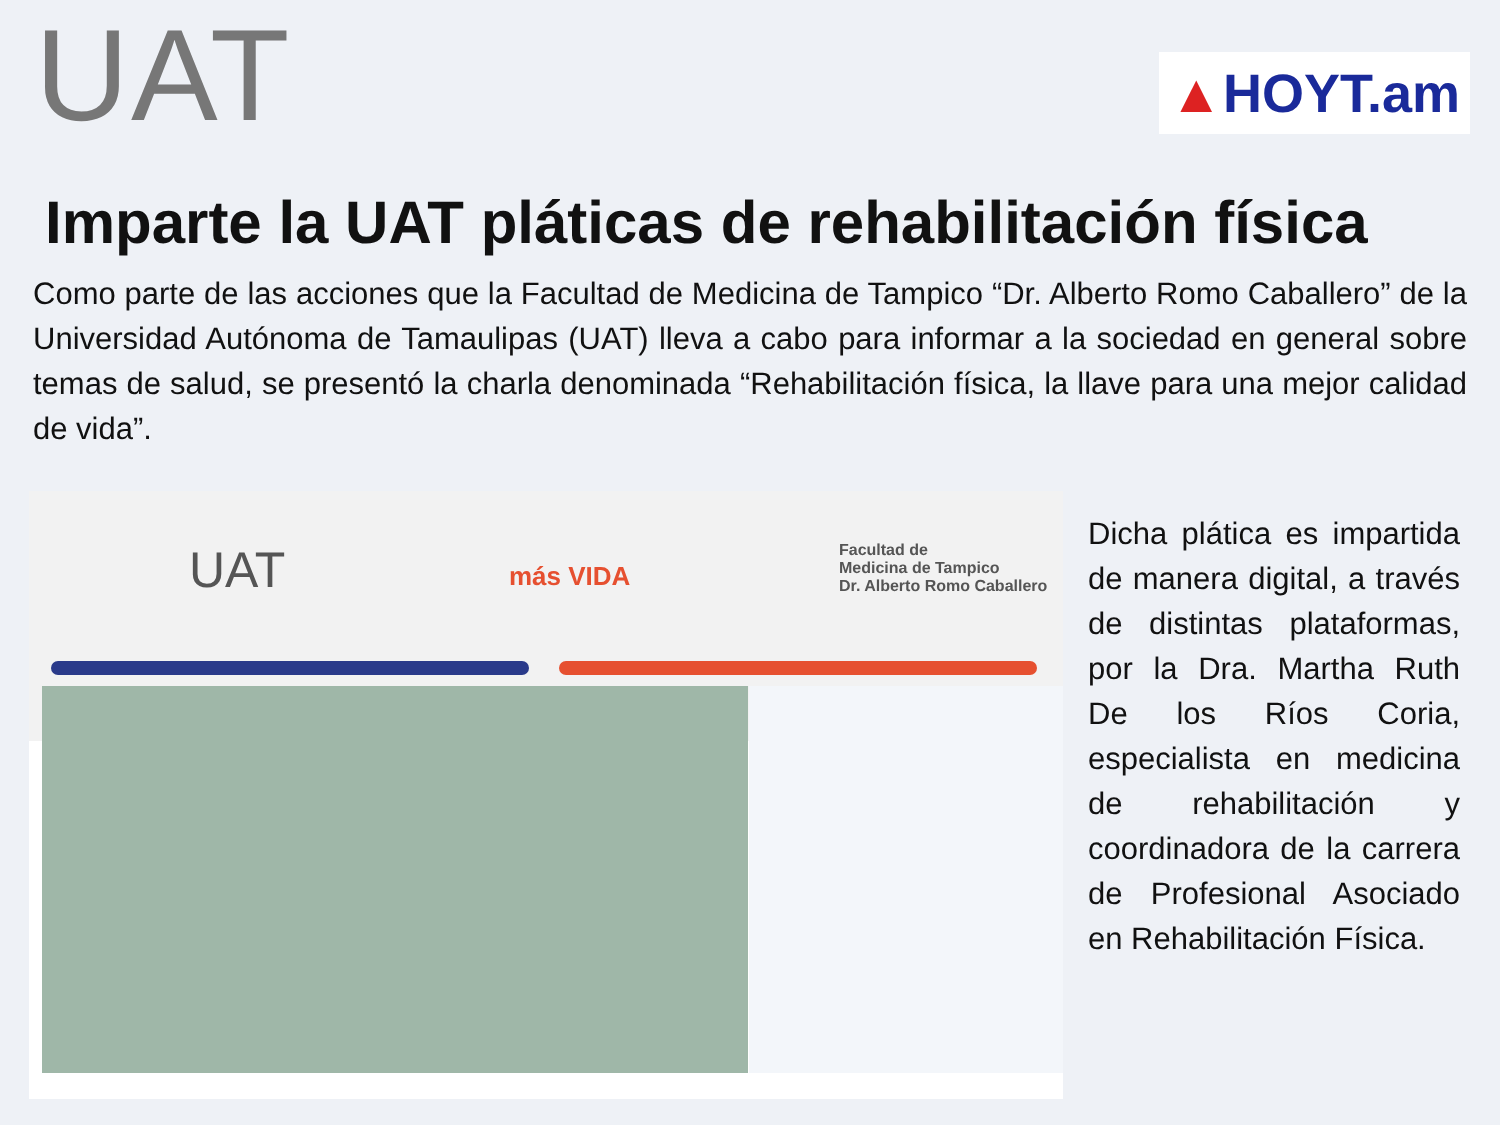UAT
▲HOYT.am
Imparte la UAT pláticas de rehabilitación física
Como parte de las acciones que la Facultad de Medicina de Tampico “Dr. Alberto Romo Caballero” de la Universidad Autónoma de Tamaulipas (UAT) lleva a cabo para informar a la sociedad en general sobre temas de salud, se presentó la charla denominada “Rehabilitación física, la llave para una mejor calidad de vida”.
UAT más VIDA
Facultad de
Medicina de Tampico
Dr. Alberto Romo Caballero
Dicha plática es impartida de manera digital, a través de distintas plataformas, por la Dra. Martha Ruth De los Ríos Coria, especialista en medicina de rehabilitación y coordinadora de la carrera de Profesional Asociado en Rehabilitación Física.